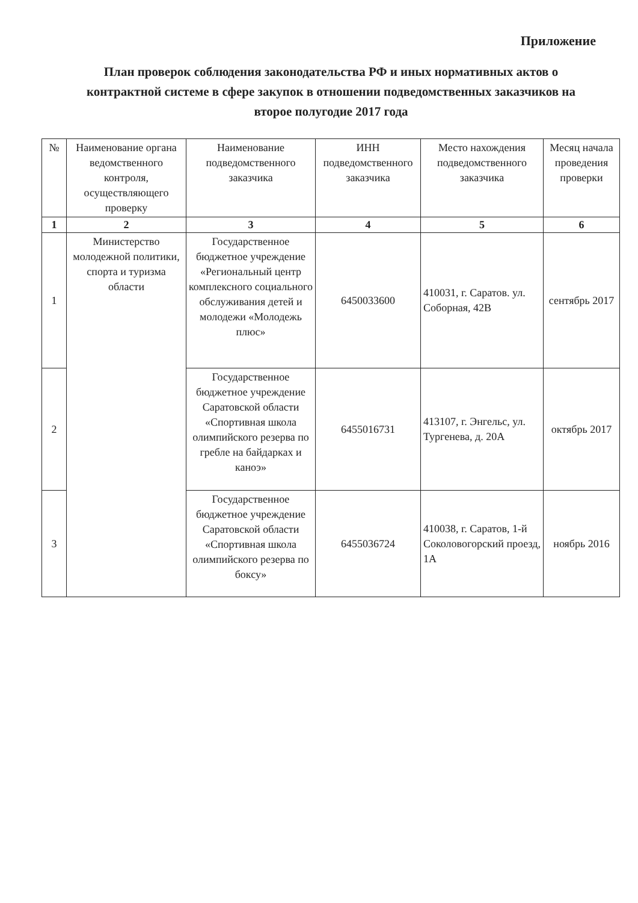Приложение
План проверок соблюдения законодательства РФ и иных нормативных актов о контрактной системе в сфере закупок в отношении подведомственных заказчиков на второе полугодие 2017 года
| № | Наименование органа ведомственного контроля, осуществляющего проверку | Наименование подведомственного заказчика | ИНН подведомственного заказчика | Место нахождения подведомственного заказчика | Месяц начала проведения проверки |
| --- | --- | --- | --- | --- | --- |
| 1 | 2 | 3 | 4 | 5 | 6 |
| 1 | Министерство молодежной политики, спорта и туризма области | Государственное бюджетное учреждение «Региональный центр комплексного социального обслуживания детей и молодежи «Молодежь плюс» | 6450033600 | 410031, г. Саратов. ул. Соборная, 42В | сентябрь 2017 |
| 2 | | Государственное бюджетное учреждение Саратовской области «Спортивная школа олимпийского резерва по гребле на байдарках и каноэ» | 6455016731 | 413107, г. Энгельс, ул. Тургенева, д. 20А | октябрь 2017 |
| 3 | | Государственное бюджетное учреждение Саратовской области «Спортивная школа олимпийского резерва по боксу» | 6455036724 | 410038, г. Саратов, 1-й Соколовогорский проезд, 1А | ноябрь 2016 |